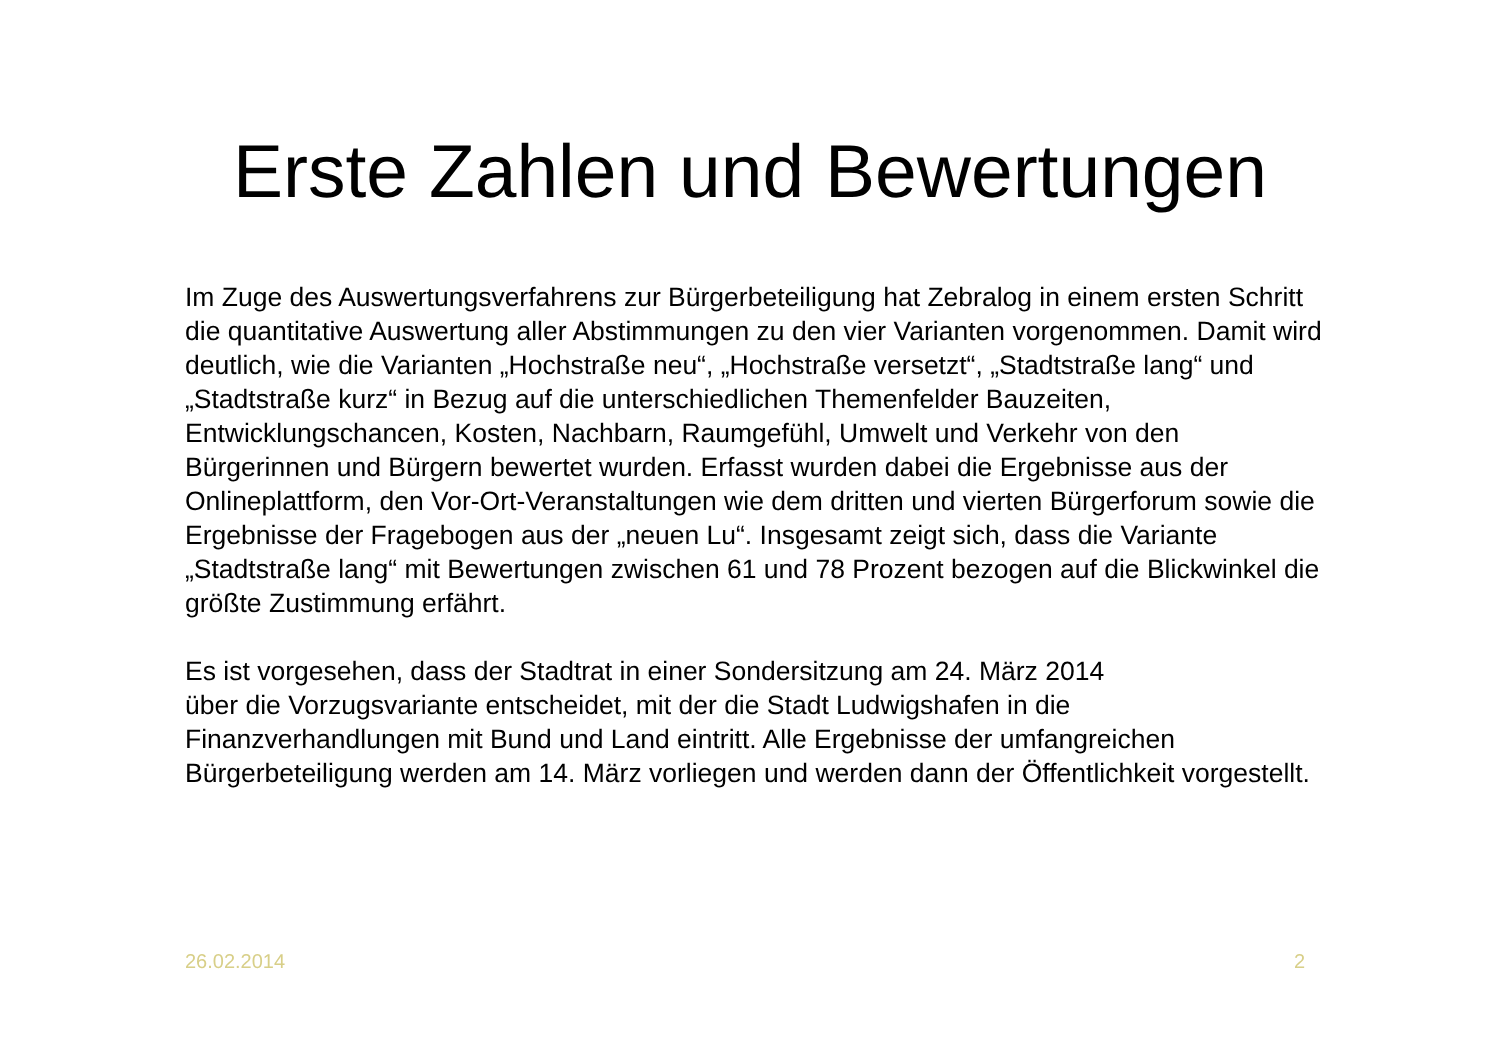Erste Zahlen und Bewertungen
Im Zuge des Auswertungsverfahrens zur Bürgerbeteiligung hat Zebralog in einem ersten Schritt die quantitative Auswertung aller Abstimmungen zu den vier Varianten vorgenommen. Damit wird deutlich, wie die Varianten „Hochstraße neu“, „Hochstraße versetzt“, „Stadtstraße lang“ und „Stadtstraße kurz“ in Bezug auf die unterschiedlichen Themenfelder Bauzeiten, Entwicklungschancen, Kosten, Nachbarn, Raumgefühl, Umwelt und Verkehr von den Bürgerinnen und Bürgern bewertet wurden. Erfasst wurden dabei die Ergebnisse aus der Onlineplattform, den Vor-Ort-Veranstaltungen wie dem dritten und vierten Bürgerforum sowie die Ergebnisse der Fragebogen aus der „neuen Lu“. Insgesamt zeigt sich, dass die Variante „Stadtstraße lang“ mit Bewertungen zwischen 61 und 78 Prozent bezogen auf die Blickwinkel die größte Zustimmung erfährt.
Es ist vorgesehen, dass der Stadtrat in einer Sondersitzung am 24. März 2014
über die Vorzugsvariante entscheidet, mit der die Stadt Ludwigshafen in die Finanzverhandlungen mit Bund und Land eintritt. Alle Ergebnisse der umfangreichen Bürgerbeteiligung werden am 14. März vorliegen und werden dann der Öffentlichkeit vorgestellt.
26.02.2014 2